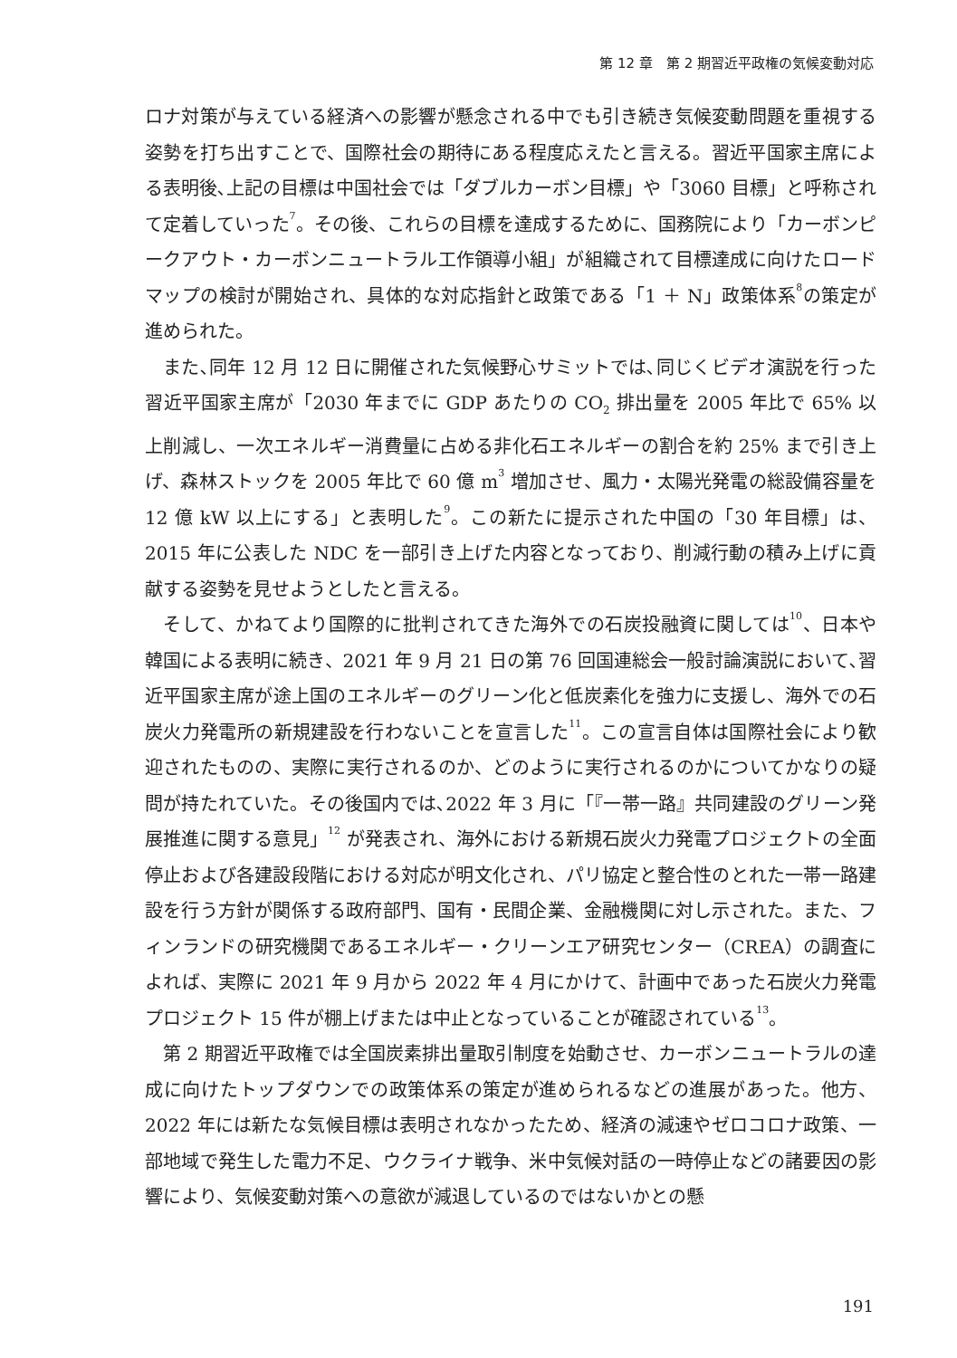第 12 章　第 2 期習近平政権の気候変動対応
ロナ対策が与えている経済への影響が懸念される中でも引き続き気候変動問題を重視する姿勢を打ち出すことで、国際社会の期待にある程度応えたと言える。習近平国家主席による表明後､上記の目標は中国社会では「ダブルカーボン目標」や「3060 目標」と呼称されて定着していった<sup>7</sup>。その後、これらの目標を達成するために、国務院により「カーボンピークアウト・カーボンニュートラル工作領導小組」が組織されて目標達成に向けたロードマップの検討が開始され、具体的な対応指針と政策である「1 ＋ N」政策体系<sup>8</sup>の策定が進められた。
また､同年 12 月 12 日に開催された気候野心サミットでは､同じくビデオ演説を行った習近平国家主席が「2030 年までに GDP あたりの CO<sub>2</sub> 排出量を 2005 年比で 65% 以上削減し、一次エネルギー消費量に占める非化石エネルギーの割合を約 25% まで引き上げ、森林ストックを 2005 年比で 60 億 m<sup>3</sup> 増加させ、風力・太陽光発電の総設備容量を 12 億 kW 以上にする」と表明した<sup>9</sup>。この新たに提示された中国の「30 年目標」は、2015 年に公表した NDC を一部引き上げた内容となっており、削減行動の積み上げに貢献する姿勢を見せようとしたと言える。
そして、かねてより国際的に批判されてきた海外での石炭投融資に関しては<sup>10</sup>、日本や韓国による表明に続き、2021 年 9 月 21 日の第 76 回国連総会一般討論演説において､習近平国家主席が途上国のエネルギーのグリーン化と低炭素化を強力に支援し、海外での石炭火力発電所の新規建設を行わないことを宣言した<sup>11</sup>。この宣言自体は国際社会により歓迎されたものの、実際に実行されるのか、どのように実行されるのかについてかなりの疑問が持たれていた。その後国内では､2022 年 3 月に「『一帯一路』共同建設のグリーン発展推進に関する意見」<sup>12</sup> が発表され、海外における新規石炭火力発電プロジェクトの全面停止および各建設段階における対応が明文化され、パリ協定と整合性のとれた一帯一路建設を行う方針が関係する政府部門、国有・民間企業、金融機関に対し示された。また、フィンランドの研究機関であるエネルギー・クリーンエア研究センター（CREA）の調査によれば、実際に 2021 年 9 月から 2022 年 4 月にかけて、計画中であった石炭火力発電プロジェクト 15 件が棚上げまたは中止となっていることが確認されている<sup>13</sup>。
第 2 期習近平政権では全国炭素排出量取引制度を始動させ、カーボンニュートラルの達成に向けたトップダウンでの政策体系の策定が進められるなどの進展があった。他方、2022 年には新たな気候目標は表明されなかったため、経済の減速やゼロコロナ政策、一部地域で発生した電力不足、ウクライナ戦争、米中気候対話の一時停止などの諸要因の影響により、気候変動対策への意欲が減退しているのではないかとの懸
191